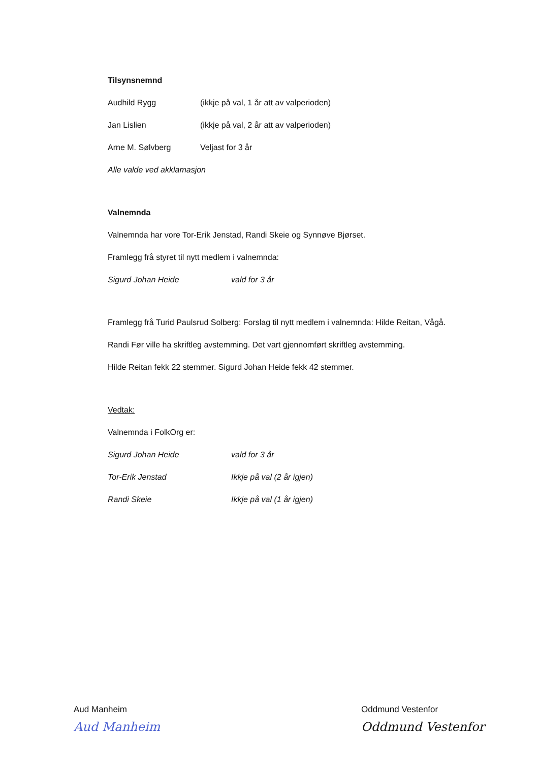Tilsynsnemnd
Audhild Rygg (ikkje på val, 1 år att av valperioden)
Jan Lislien (ikkje på val, 2 år att av valperioden)
Arne M. Sølvberg Veljast for 3 år
Alle valde ved akklamasjon
Valnemnda
Valnemnda har vore Tor-Erik Jenstad, Randi Skeie og Synnøve Bjørset.
Framlegg frå styret til nytt medlem i valnemnda:
Sigurd Johan Heide vald for 3 år
Framlegg frå Turid Paulsrud Solberg: Forslag til nytt medlem i valnemnda: Hilde Reitan, Vågå.
Randi Før ville ha skriftleg avstemming. Det vart gjennomført skriftleg avstemming.
Hilde Reitan fekk 22 stemmer. Sigurd Johan Heide fekk 42 stemmer.
Vedtak:
Valnemnda i FolkOrg er:
Sigurd Johan Heide vald for 3 år
Tor-Erik Jenstad Ikkje på val (2 år igjen)
Randi Skeie Ikkje på val (1 år igjen)
Aud Manheim
Aud Manheim
Oddmund Vestenfor
Oddmund Vestenfor